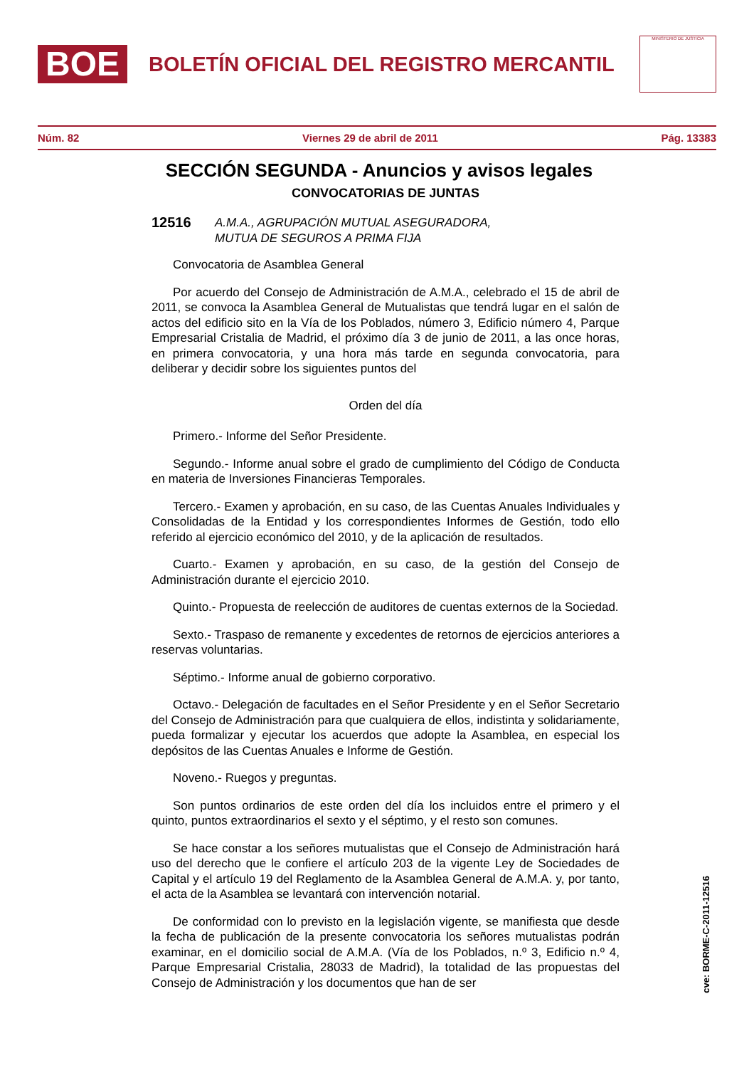BOE
BOLETÍN OFICIAL DEL REGISTRO MERCANTIL
MINISTERIO DE JUSTICIA
Núm. 82 Viernes 29 de abril de 2011 Pág. 13383
SECCIÓN SEGUNDA - Anuncios y avisos legales
CONVOCATORIAS DE JUNTAS
12516 A.M.A., AGRUPACIÓN MUTUAL ASEGURADORA,
MUTUA DE SEGUROS A PRIMA FIJA
Convocatoria de Asamblea General
Por acuerdo del Consejo de Administración de A.M.A., celebrado el 15 de abril de 2011, se convoca la Asamblea General de Mutualistas que tendrá lugar en el salón de actos del edificio sito en la Vía de los Poblados, número 3, Edificio número 4, Parque Empresarial Cristalia de Madrid, el próximo día 3 de junio de 2011, a las once horas, en primera convocatoria, y una hora más tarde en segunda convocatoria, para deliberar y decidir sobre los siguientes puntos del
Orden del día
Primero.- Informe del Señor Presidente.
Segundo.- Informe anual sobre el grado de cumplimiento del Código de Conducta en materia de Inversiones Financieras Temporales.
Tercero.- Examen y aprobación, en su caso, de las Cuentas Anuales Individuales y Consolidadas de la Entidad y los correspondientes Informes de Gestión, todo ello referido al ejercicio económico del 2010, y de la aplicación de resultados.
Cuarto.- Examen y aprobación, en su caso, de la gestión del Consejo de Administración durante el ejercicio 2010.
Quinto.- Propuesta de reelección de auditores de cuentas externos de la Sociedad.
Sexto.- Traspaso de remanente y excedentes de retornos de ejercicios anteriores a reservas voluntarias.
Séptimo.- Informe anual de gobierno corporativo.
Octavo.- Delegación de facultades en el Señor Presidente y en el Señor Secretario del Consejo de Administración para que cualquiera de ellos, indistinta y solidariamente, pueda formalizar y ejecutar los acuerdos que adopte la Asamblea, en especial los depósitos de las Cuentas Anuales e Informe de Gestión.
Noveno.- Ruegos y preguntas.
Son puntos ordinarios de este orden del día los incluidos entre el primero y el quinto, puntos extraordinarios el sexto y el séptimo, y el resto son comunes.
Se hace constar a los señores mutualistas que el Consejo de Administración hará uso del derecho que le confiere el artículo 203 de la vigente Ley de Sociedades de Capital y el artículo 19 del Reglamento de la Asamblea General de A.M.A. y, por tanto, el acta de la Asamblea se levantará con intervención notarial.
De conformidad con lo previsto en la legislación vigente, se manifiesta que desde la fecha de publicación de la presente convocatoria los señores mutualistas podrán examinar, en el domicilio social de A.M.A. (Vía de los Poblados, n.º 3, Edificio n.º 4, Parque Empresarial Cristalia, 28033 de Madrid), la totalidad de las propuestas del Consejo de Administración y los documentos que han de ser
cve: BORME-C-2011-12516